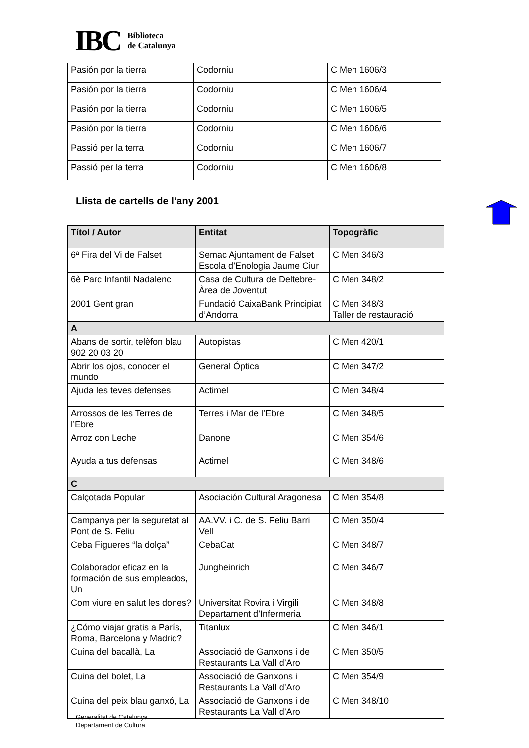IBC Biblioteca
de Catalunya
| Pasión por la tierra | Codorniu | C Men 1606/3 |
| Pasión por la tierra | Codorniu | C Men 1606/4 |
| Pasión por la tierra | Codorniu | C Men 1606/5 |
| Pasión por la tierra | Codorniu | C Men 1606/6 |
| Passió per la terra | Codorniu | C Men 1606/7 |
| Passió per la terra | Codorniu | C Men 1606/8 |
Llista de cartells de l’any 2001
| Títol / Autor | Entitat | Topogràfic |
| --- | --- | --- |
| 6ª Fira del Vi de Falset | Semac Ajuntament de Falset Escola d’Enologia Jaume Ciur | C Men 346/3 |
| 6è Parc Infantil Nadalenc | Casa de Cultura de Deltebre- Àrea de Joventut | C Men 348/2 |
| 2001 Gent gran | Fundació CaixaBank Principiat d’Andorra | C Men 348/3 Taller de restauració |
| A | | |
| Abans de sortir, telèfon blau 902 20 03 20 | Autopistas | C Men 420/1 |
| Abrir los ojos, conocer el mundo | General Óptica | C Men 347/2 |
| Ajuda les teves defenses | Actimel | C Men 348/4 |
| Arrossos de les Terres de l’Ebre | Terres i Mar de l’Ebre | C Men 348/5 |
| Arroz con Leche | Danone | C Men 354/6 |
| Ayuda a tus defensas | Actimel | C Men 348/6 |
| C | | |
| Calçotada Popular | Asociación Cultural Aragonesa | C Men 354/8 |
| Campanya per la seguretat al Pont de S. Feliu | AA.VV. i C. de S. Feliu Barri Vell | C Men 350/4 |
| Ceba Figueres “la dolça” | CebaCat | C Men 348/7 |
| Colaborador eficaz en la formación de sus empleados, Un | Jungheinrich | C Men 346/7 |
| Com viure en salut les dones? | Universitat Rovira i Virgili Departament d’Infermeria | C Men 348/8 |
| ¿Cómo viajar gratis a París, Roma, Barcelona y Madrid? | Titanlux | C Men 346/1 |
| Cuina del bacallà, La | Associació de Ganxons i de Restaurants La Vall d’Aro | C Men 350/5 |
| Cuina del bolet, La | Associació de Ganxons i Restaurants La Vall d’Aro | C Men 354/9 |
| Cuina del peix blau ganxó, La | Associació de Ganxons i de Restaurants La Vall d’Aro | C Men 348/10 |
Generalitat de Catalunya
Departament de Cultura